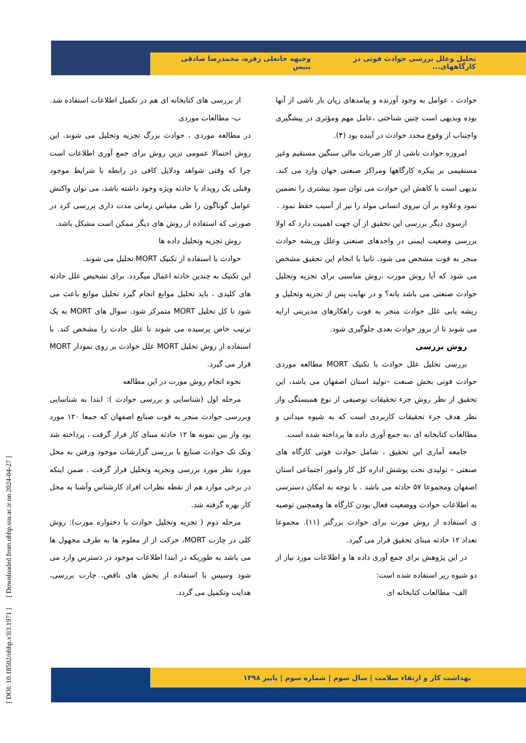تحلیل وعلل بررسی حوادث فوتی در کارگاههای... وجیهه خانعلی زفره، محمدرضا صادقی بنیس
حوادث ، عوامل به وجود آورنده و پیامدهای زیان بار ناشی از آنها بوده وبدیهی است چنین شناختی ،عامل مهم ومؤثری در پیشگیری واجتناب از وقوع مجدد حوادث در آینده بود (۴).
امروزه حوادث ناشی از کار ضربات مالی سنگین مستقیم وغیر مستقیمی بر پیکره کارگاهها ومراکز صنعتی جهان وارد می کند. بدیهی است با کاهش این حوادث می توان سود بیشتری را تضمین نمود وعلاوه بر آن نیروی انسانی مولد را نیز از آسیب حفظ نمود .
ازسوی دیگر بررسی این تحقیق از آن جهت اهمیت دارد که اولا بررسی وضعیت ایمنی در واحدهای صنعتی وعلل وریشه حوادث منجر به فوت مشخص می شود. ثانیا با انجام این تحقیق مشخص می شود که آیا روش مورت ،روش مناسبی برای تجزیه وتحلیل حوادث صنعتی می باشد یانه؟ و در نهایت پس از تجزیه وتحلیل و ریشه یابی علل حوادث منجر به فوت راهکارهای مدیریتی ارایه می شوند تا از بروز حوادث بعدی جلوگیری شود.
روش بررسی
بررسی تحلیل علل حوادث با تکنیک MORT مطالعه موردی حوادث فوتی بخش صنعت –تولید استان اصفهان می باشد، این تحقیق از نظر روش جزء تحقیقات توصیفی از نوع همبستگی واز نظر هدف جزء تحقیقات کاربردی است که به شیوه میدانی و مطالعات کتابخانه ای ،به جمع آوری داده ها پرداخته شده است.
جامعه آماری این تحقیق ، شامل حوادث فوتی کارگاه های صنعتی – تولیدی تحت پوشش اداره کل کار وامور اجتماعی استان اصفهان ومجموعا ۵۷ حادثه می باشد . با توجه به امکان دسترسی به اطلاعات حوادث ووضعیت فعال بودن کارگاه ها وهمچنین توصیه ی استفاده از روش مورت برای حوادث بزرگتر (۱۱). مجموعا تعداد ۱۲ حادثه مبنای تحقیق قرار می گیرد.
در این پژوهش برای جمع آوری داده ها و اطلاعات مورد نیاز از دو شیوه زیر استفاده شده است:
الف- مطالعات کتابخانه ای
از بررسی های کتابخانه ای هم در تکمیل اطلاعات استفاده شد.
ب- مطالعات موردی
در مطالعه موردی ، حوادث بزرگ تجزیه وتحلیل می شوند. این روش احتمالا عمومی ترین روش برای جمع آوری اطلاعات است چرا که وقتی شواهد ودلایل کافی در رابطه با شرایط موجود وقبلی یک رویداد یا حادثه ویژه وجود داشته باشد، می توان واکنش عوامل گوناگون را طی مقیاس زمانی مدت داری بررسی کرد در صورتی که استفاده از روش های دیگر ممکن است مشکل باشد.
روش تجزیه وتحلیل داده ها
حوادث با استفاده از تکنیک MORT تحلیل می شوند.
این تکنیک به چندین حادثه اعمال میگردد. برای تشخیص علل حادثه های کلیدی ، باید تحلیل موانع انجام گیرد تحلیل موانع باعث می شود تا کل تحلیل MORT متمرکز شود. سوال های MORT به یک ترتیب خاص پرسیده می شوند تا علل حادث را مشخص کند. با استفاده از روش تحلیل MORT علل حوادث بر روی نمودار MORT قرار می گیرد.
نحوه انجام روش مورت در این مطالعه
مرحله اول (شناسایی و بررسی حوادث ): ابتدا به شناسایی وبررسی حوادث منجر به فوت صنایع اصفهان که جمعا ۱۲۰ مورد بود واز بین نمونه ها ۱۲ حادثه مبنای کار قرار گرفت ، پرداخته شد وتک تک حوادث صنایع با بررسی گزارشات موجود ورفتن به محل مورد نظر مورد بررسی وتجزیه وتحلیل قرار گرفت . ضمن اینکه در برخی موارد هم از نقطه نظرات افراد کارشناس وآشنا به محل کار بهره گرفته شد.
مرحله دوم ( تجزیه وتحلیل حوادث با دختواره مورت): روش کلی در چارت MORT، حرکت از از معلوم ها به طرف مجهول ها می باشد به طوریکه در ابتدا اطلاعات موجود در دسترس وارد می شود وسپس با استفاده از بخش های ناقص، چارت بررسی، هدایت وتکمیل می گردد.
بهداشت کار و ارتقاء سلامت | سال سوم | شماره سوم | پاییز ۱۳۹۸ ۲۴۰
[ DOI: 10.18502/ohhp.v3i3.1971 ] [ Downloaded from ohhp.ssu.ac.ir on 2024-04-27 ]